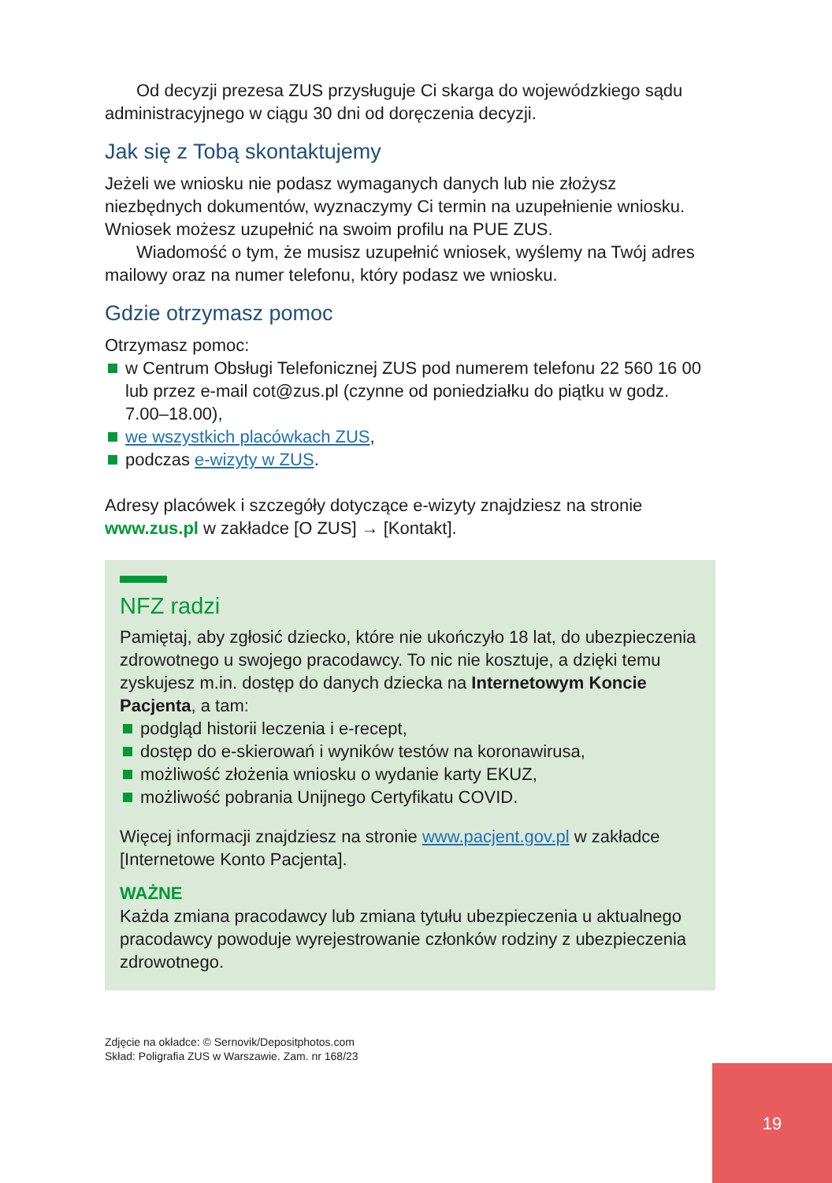Od decyzji prezesa ZUS przysługuje Ci skarga do wojewódzkiego sądu administracyjnego w ciągu 30 dni od doręczenia decyzji.
Jak się z Tobą skontaktujemy
Jeżeli we wniosku nie podasz wymaganych danych lub nie złożysz niezbędnych dokumentów, wyznaczymy Ci termin na uzupełnienie wniosku. Wniosek możesz uzupełnić na swoim profilu na PUE ZUS.
Wiadomość o tym, że musisz uzupełnić wniosek, wyślemy na Twój adres mailowy oraz na numer telefonu, który podasz we wniosku.
Gdzie otrzymasz pomoc
Otrzymasz pomoc:
w Centrum Obsługi Telefonicznej ZUS pod numerem telefonu 22 560 16 00 lub przez e-mail cot@zus.pl (czynne od poniedziałku do piątku w godz. 7.00–18.00),
we wszystkich placówkach ZUS,
podczas e-wizyty w ZUS.
Adresy placówek i szczegóły dotyczące e-wizyty znajdziesz na stronie www.zus.pl w zakładce [O ZUS] → [Kontakt].
NFZ radzi
Pamiętaj, aby zgłosić dziecko, które nie ukończyło 18 lat, do ubezpieczenia zdrowotnego u swojego pracodawcy. To nic nie kosztuje, a dzięki temu zyskujesz m.in. dostęp do danych dziecka na Internetowym Koncie Pacjenta, a tam:
podgląd historii leczenia i e-recept,
dostęp do e-skierowań i wyników testów na koronawirusa,
możliwość złożenia wniosku o wydanie karty EKUZ,
możliwość pobrania Unijnego Certyfikatu COVID.
Więcej informacji znajdziesz na stronie www.pacjent.gov.pl w zakładce [Internetowe Konto Pacjenta].
WAŻNE
Każda zmiana pracodawcy lub zmiana tytułu ubezpieczenia u aktualnego pracodawcy powoduje wyrejestrowanie członków rodziny z ubezpieczenia zdrowotnego.
Zdjęcie na okładce: © Sernovik/Depositphotos.com
Skład: Poligrafia ZUS w Warszawie. Zam. nr 168/23
19